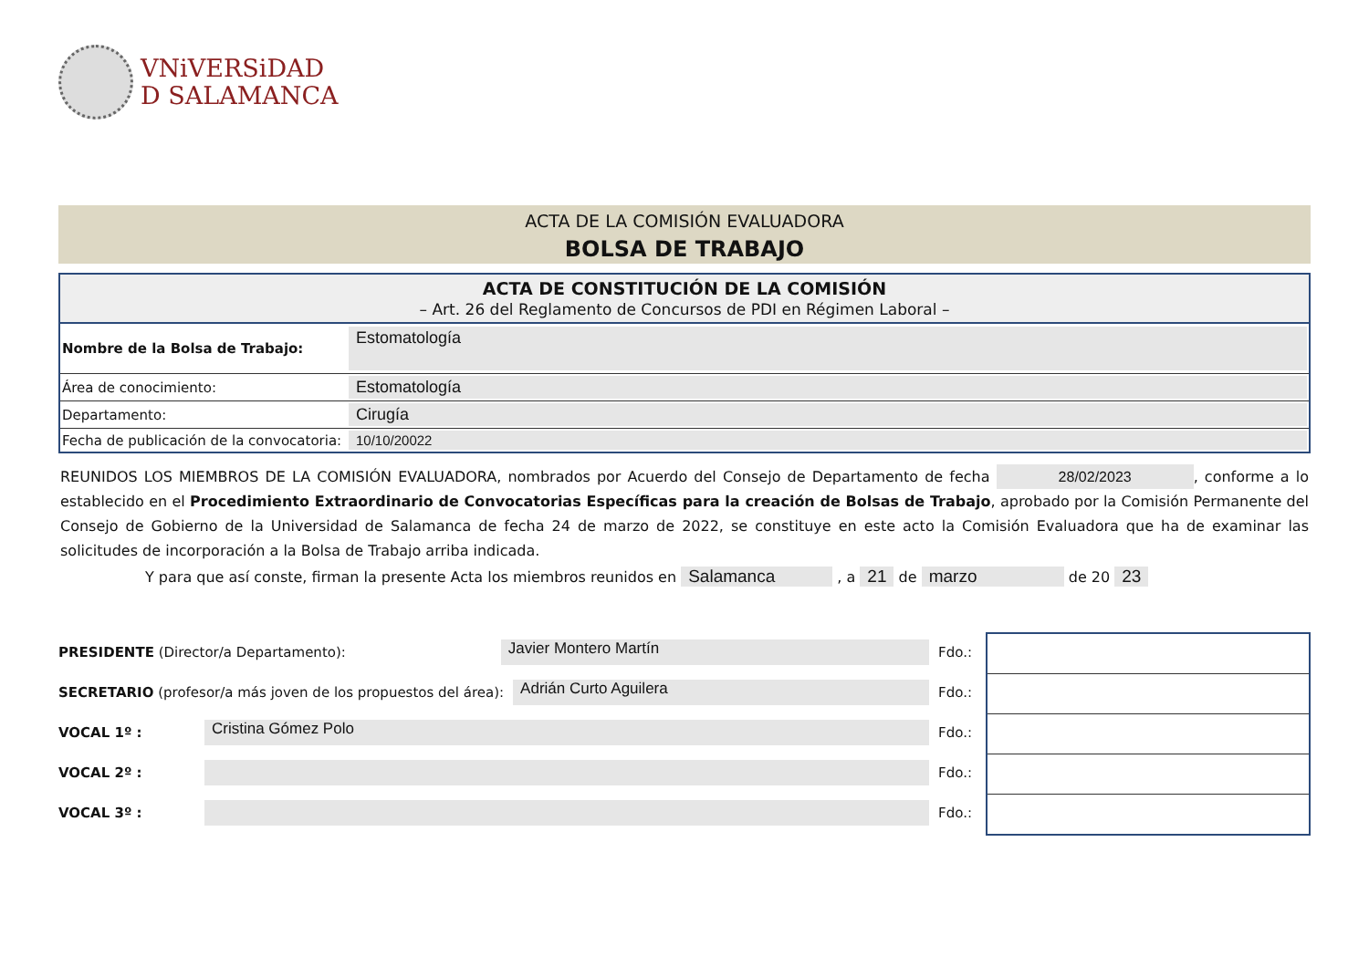VNiVERSiDAD
D SALAMANCA
ACTA DE LA COMISIÓN EVALUADORA
BOLSA DE TRABAJO
| ACTA DE CONSTITUCIÓN DE LA COMISIÓN – Art. 26 del Reglamento de Concursos de PDI en Régimen Laboral – | |
| --- | --- |
| Nombre de la Bolsa de Trabajo: | Estomatología |
| Área de conocimiento: | Estomatología |
| Departamento: | Cirugía |
| Fecha de publicación de la convocatoria: | 10/10/20022 |
REUNIDOS LOS MIEMBROS DE LA COMISIÓN EVALUADORA, nombrados por Acuerdo del Consejo de Departamento de fecha 28/02/2023, conforme a lo establecido en el Procedimiento Extraordinario de Convocatorias Específicas para la creación de Bolsas de Trabajo, aprobado por la Comisión Permanente del Consejo de Gobierno de la Universidad de Salamanca de fecha 24 de marzo de 2022, se constituye en este acto la Comisión Evaluadora que ha de examinar las solicitudes de incorporación a la Bolsa de Trabajo arriba indicada.
Y para que así conste, firman la presente Acta los miembros reunidos en Salamanca , a 21 de marzo de 20 23
PRESIDENTE (Director/a Departamento): Javier Montero Martín Fdo.:
SECRETARIO (profesor/a más joven de los propuestos del área): Adrián Curto Aguilera Fdo.:
VOCAL 1º : Cristina Gómez Polo Fdo.:
VOCAL 2º : Fdo.:
VOCAL 3º : Fdo.: